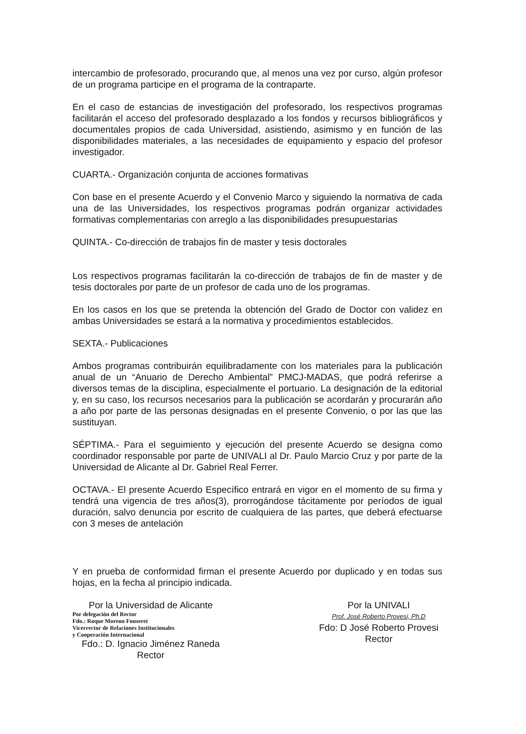intercambio de profesorado, procurando que, al menos una vez por curso, algún profesor de un programa participe en el programa de la contraparte.
En el caso de estancias de investigación del profesorado, los respectivos programas facilitarán el acceso del profesorado desplazado a los fondos y recursos bibliográficos y documentales propios de cada Universidad, asistiendo, asimismo y en función de las disponibilidades materiales, a las necesidades de equipamiento y espacio del profesor investigador.
CUARTA.- Organización conjunta de acciones formativas
Con base en el presente Acuerdo y el Convenio Marco y siguiendo la normativa de cada una de las Universidades, los respectivos programas podrán organizar actividades formativas complementarias con arreglo a las disponibilidades presupuestarias
QUINTA.- Co-dirección de trabajos fin de master y tesis doctorales
Los respectivos programas facilitarán la co-dirección de trabajos de fin de master y de tesis doctorales por parte de un profesor de cada uno de los programas.
En los casos en los que se pretenda la obtención del Grado de Doctor con validez en ambas Universidades se estará a la normativa y procedimientos establecidos.
SEXTA.- Publicaciones
Ambos programas contribuirán equilibradamente con los materiales para la publicación anual de un “Anuario de Derecho Ambiental” PMCJ-MADAS, que podrá referirse a diversos temas de la disciplina, especialmente el portuario. La designación de la editorial y, en su caso, los recursos necesarios para la publicación se acordarán y procurarán año a año por parte de las personas designadas en el presente Convenio, o por las que las sustituyan.
SÉPTIMA.- Para el seguimiento y ejecución del presente Acuerdo se designa como coordinador responsable por parte de UNIVALI al Dr. Paulo Marcio Cruz y por parte de la Universidad de Alicante al Dr. Gabriel Real Ferrer.
OCTAVA.- El presente Acuerdo Específico entrará en vigor en el momento de su firma y tendrá una vigencia de tres años(3), prorrogándose tácitamente por períodos de igual duración, salvo denuncia por escrito de cualquiera de las partes, que deberá efectuarse con 3 meses de antelación
Y en prueba de conformidad firman el presente Acuerdo por duplicado y en todas sus hojas, en la fecha al principio indicada.
Por la Universidad de Alicante
Por delegación del Rector
Fdo.: Roque Moreno Fonseret
Vicerrector de Relaciones Institucionales
y Cooperación Internacional
Fdo.: D. Ignacio Jiménez Raneda
Rector
Por la UNIVALI
Prof. José Roberto Provesi, Ph.D
Fdo: D José Roberto Provesi
Rector